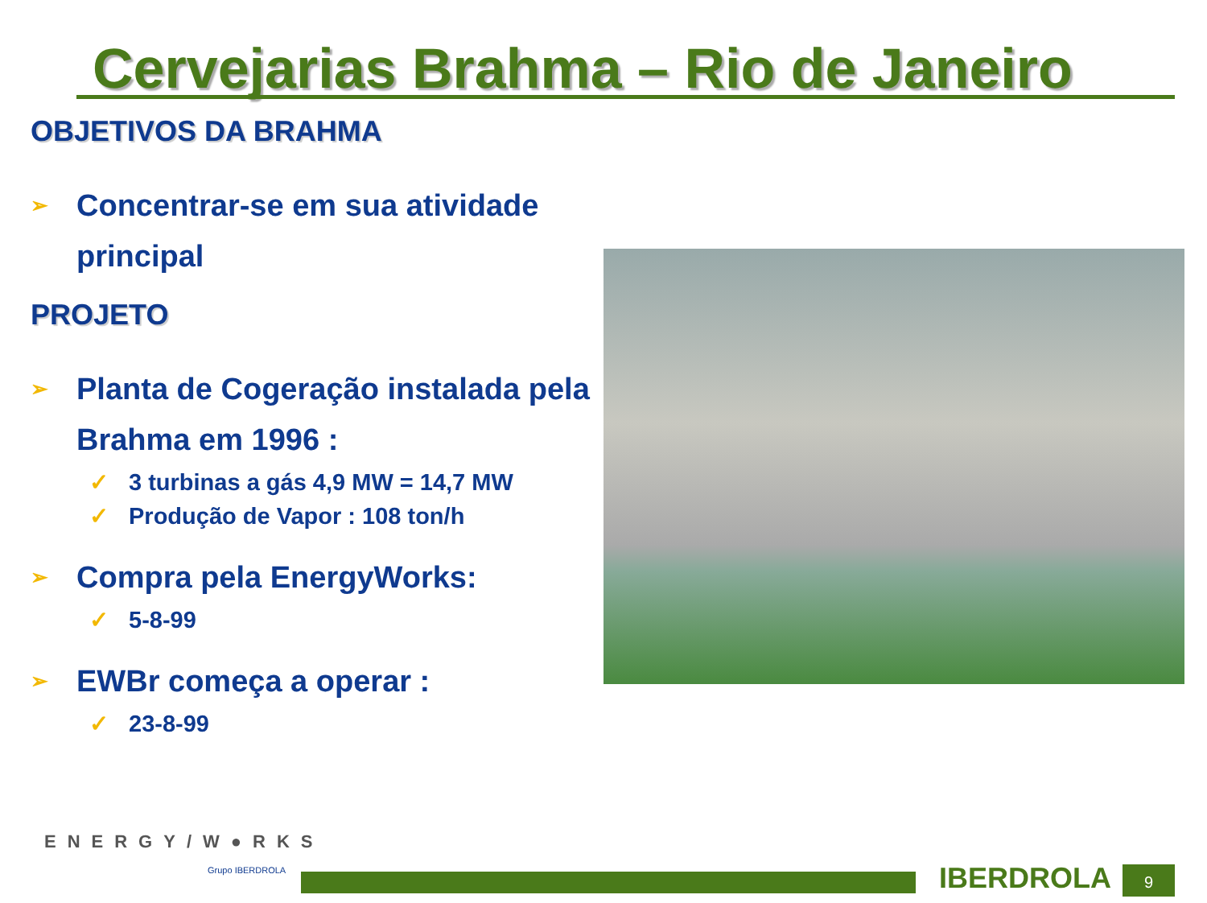Cervejarias Brahma – Rio de Janeiro
OBJETIVOS DA BRAHMA
➢ Concentrar-se em sua atividade principal
PROJETO
➢ Planta de Cogeração instalada pela Brahma em 1996 :
✓ 3 turbinas a gás 4,9 MW = 14,7 MW
✓ Produção de Vapor : 108 ton/h
➢ Compra pela EnergyWorks:
✓ 5-8-99
➢ EWBr começa a operar :
✓ 23-8-99
ENERGY/W●RKS
Grupo IBERDROLA IBERDROLA 9